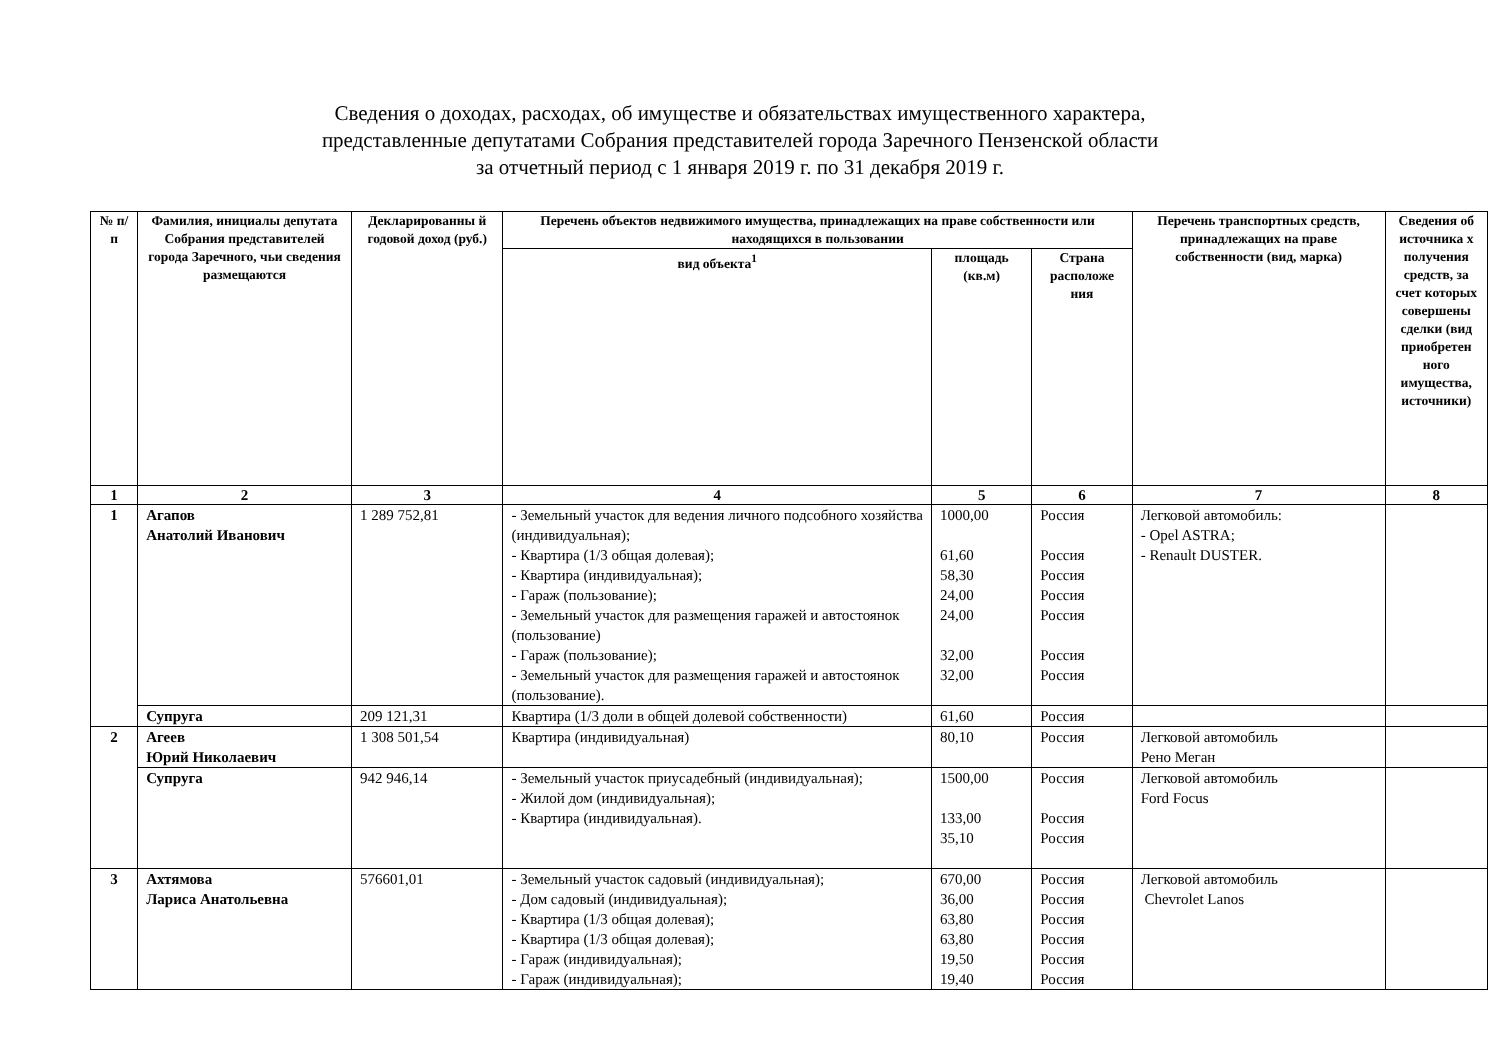Сведения о доходах, расходах, об имуществе и обязательствах имущественного характера,
представленные депутатами Собрания представителей города Заречного Пензенской области
за отчетный период с 1 января 2019 г. по 31 декабря 2019 г.
| № п/п | Фамилия, инициалы депутата Собрания представителей города Заречного, чьи сведения размещаются | Декларированны й годовой доход (руб.) | Перечень объектов недвижимого имущества, принадлежащих на праве собственности или находящихся в пользовании | | | Перечень транспортных средств, принадлежащих на праве собственности (вид, марка) | Сведения об источника х получения средств, за счет которых совершены сделки (вид приобретен ного имущества, источники) |
| --- | --- | --- | --- | --- | --- | --- | --- |
| | | | вид объекта<sup>1</sup> | площадь (кв.м) | Страна расположе ния | | |
| 1 | 2 | 3 | 4 | 5 | 6 | 7 | 8 |
| 1 | Агапов Анатолий Иванович | 1 289 752,81 | - Земельный участок для ведения личного подсобного хозяйства (индивидуальная); - Квартира (1/3 общая долевая); - Квартира (индивидуальная); - Гараж (пользование); - Земельный участок для размещения гаражей и автостоянок (пользование) - Гараж (пользование); - Земельный участок для размещения гаражей и автостоянок (пользование). | 1000,00 61,60 58,30 24,00 24,00 32,00 32,00 | Россия Россия Россия Россия Россия Россия Россия | Легковой автомобиль: - Opel ASTRA; - Renault DUSTER. | |
| | Супруга | 209 121,31 | Квартира (1/3 доли в общей долевой собственности) | 61,60 | Россия | | |
| 2 | Агеев Юрий Николаевич | 1 308 501,54 | Квартира (индивидуальная) | 80,10 | Россия | Легковой автомобиль Рено Меган | |
| | Супруга | 942 946,14 | - Земельный участок приусадебный (индивидуальная); - Жилой дом (индивидуальная); - Квартира (индивидуальная). | 1500,00 133,00 35,10 | Россия Россия Россия | Легковой автомобиль Ford Focus | |
| 3 | Ахтямова Лариса Анатольевна | 576601,01 | - Земельный участок садовый (индивидуальная); - Дом садовый (индивидуальная); - Квартира (1/3 общая долевая); - Квартира (1/3 общая долевая); - Гараж (индивидуальная); - Гараж (индивидуальная); | 670,00 36,00 63,80 63,80 19,50 19,40 | Россия Россия Россия Россия Россия Россия | Легковой автомобиль Chevrolet Lanos | |